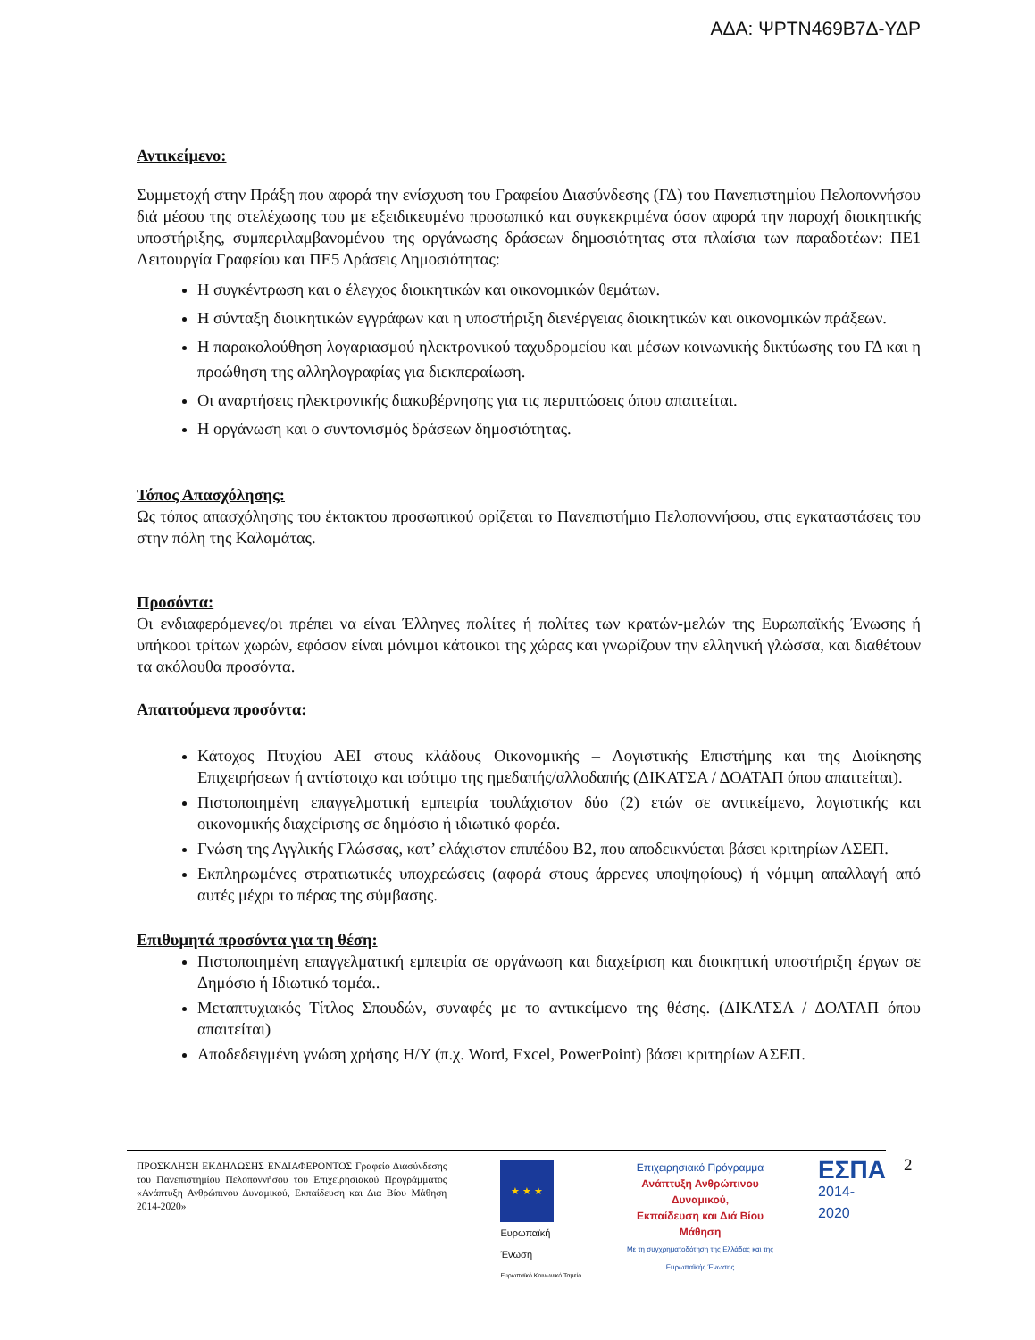ΑΔΑ: ΨΡΤΝ469Β7Δ-ΥΔΡ
Αντικείμενο:
Συμμετοχή στην Πράξη που αφορά την ενίσχυση του Γραφείου Διασύνδεσης (ΓΔ) του Πανεπιστημίου Πελοποννήσου διά μέσου της στελέχωσης του με εξειδικευμένο προσωπικό και συγκεκριμένα όσον αφορά την παροχή διοικητικής υποστήριξης, συμπεριλαμβανομένου της οργάνωσης δράσεων δημοσιότητας στα πλαίσια των παραδοτέων: ΠΕ1 Λειτουργία Γραφείου και ΠΕ5 Δράσεις Δημοσιότητας:
Η συγκέντρωση και ο έλεγχος διοικητικών και οικονομικών θεμάτων.
Η σύνταξη διοικητικών εγγράφων και η υποστήριξη διενέργειας διοικητικών και οικονομικών πράξεων.
Η παρακολούθηση λογαριασμού ηλεκτρονικού ταχυδρομείου και μέσων κοινωνικής δικτύωσης του ΓΔ και η προώθηση της αλληλογραφίας για διεκπεραίωση.
Οι αναρτήσεις ηλεκτρονικής διακυβέρνησης για τις περιπτώσεις όπου απαιτείται.
Η οργάνωση και ο συντονισμός δράσεων δημοσιότητας.
Τόπος Απασχόλησης:
Ως τόπος απασχόλησης του έκτακτου προσωπικού ορίζεται το Πανεπιστήμιο Πελοποννήσου, στις εγκαταστάσεις του στην πόλη της Καλαμάτας.
Προσόντα:
Οι ενδιαφερόμενες/οι πρέπει να είναι Έλληνες πολίτες ή πολίτες των κρατών-μελών της Ευρωπαϊκής Ένωσης ή υπήκοοι τρίτων χωρών, εφόσον είναι μόνιμοι κάτοικοι της χώρας και γνωρίζουν την ελληνική γλώσσα, και διαθέτουν τα ακόλουθα προσόντα.
Απαιτούμενα προσόντα:
Κάτοχος Πτυχίου ΑΕΙ στους κλάδους Οικονομικής – Λογιστικής Επιστήμης και της Διοίκησης Επιχειρήσεων ή αντίστοιχο και ισότιμο της ημεδαπής/αλλοδαπής (ΔΙΚΑΤΣΑ / ΔΟΑΤΑΠ όπου απαιτείται).
Πιστοποιημένη επαγγελματική εμπειρία τουλάχιστον δύο (2) ετών σε αντικείμενο, λογιστικής και οικονομικής διαχείρισης σε δημόσιο ή ιδιωτικό φορέα.
Γνώση της Αγγλικής Γλώσσας, κατ’ ελάχιστον επιπέδου Β2, που αποδεικνύεται βάσει κριτηρίων ΑΣΕΠ.
Εκπληρωμένες στρατιωτικές υποχρεώσεις (αφορά στους άρρενες υποψηφίους) ή νόμιμη απαλλαγή από αυτές μέχρι το πέρας της σύμβασης.
Επιθυμητά προσόντα για τη θέση:
Πιστοποιημένη επαγγελματική εμπειρία σε οργάνωση και διαχείριση και διοικητική υποστήριξη έργων σε Δημόσιο ή Ιδιωτικό τομέα..
Μεταπτυχιακός Τίτλος Σπουδών, συναφές με το αντικείμενο της θέσης. (ΔΙΚΑΤΣΑ / ΔΟΑΤΑΠ όπου απαιτείται)
Αποδεδειγμένη γνώση χρήσης Η/Υ (π.χ. Word, Excel, PowerPoint) βάσει κριτηρίων ΑΣΕΠ.
ΠΡΟΣΚΛΗΣΗ ΕΚΔΗΛΩΣΗΣ ΕΝΔΙΑΦΕΡΟΝΤΟΣ Γραφείο Διασύνδεσης του Πανεπιστημίου Πελοποννήσου του Επιχειρησιακού Προγράμματος «Ανάπτυξη Ανθρώπινου Δυναμικού, Εκπαίδευση και Δια Βίου Μάθηση 2014-2020»
★ ★ ★
Ευρωπαϊκή Ένωση
Ευρωπαϊκό Κοινωνικό Ταμείο
Επιχειρησιακό Πρόγραμμα
Ανάπτυξη Ανθρώπινου Δυναμικού,
Εκπαίδευση και Διά Βίου Μάθηση
Με τη συγχρηματοδότηση της Ελλάδας και της Ευρωπαϊκής Ένωσης
ΕΣΠΑ
2014-2020
2